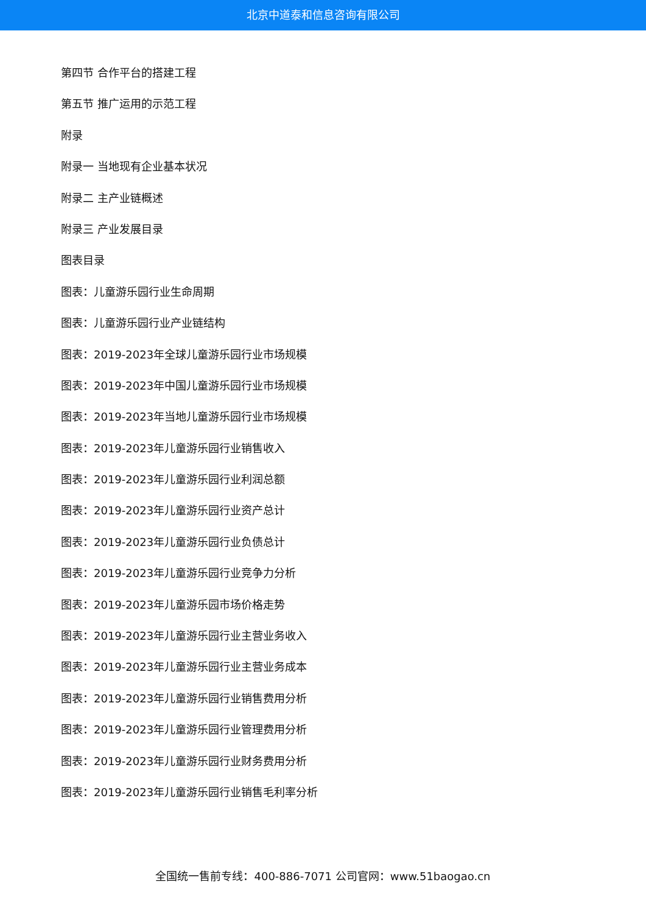北京中道泰和信息咨询有限公司
第四节 合作平台的搭建工程
第五节 推广运用的示范工程
附录
附录一 当地现有企业基本状况
附录二 主产业链概述
附录三 产业发展目录
图表目录
图表：儿童游乐园行业生命周期
图表：儿童游乐园行业产业链结构
图表：2019-2023年全球儿童游乐园行业市场规模
图表：2019-2023年中国儿童游乐园行业市场规模
图表：2019-2023年当地儿童游乐园行业市场规模
图表：2019-2023年儿童游乐园行业销售收入
图表：2019-2023年儿童游乐园行业利润总额
图表：2019-2023年儿童游乐园行业资产总计
图表：2019-2023年儿童游乐园行业负债总计
图表：2019-2023年儿童游乐园行业竞争力分析
图表：2019-2023年儿童游乐园市场价格走势
图表：2019-2023年儿童游乐园行业主营业务收入
图表：2019-2023年儿童游乐园行业主营业务成本
图表：2019-2023年儿童游乐园行业销售费用分析
图表：2019-2023年儿童游乐园行业管理费用分析
图表：2019-2023年儿童游乐园行业财务费用分析
图表：2019-2023年儿童游乐园行业销售毛利率分析
全国统一售前专线：400-886-7071 公司官网：www.51baogao.cn